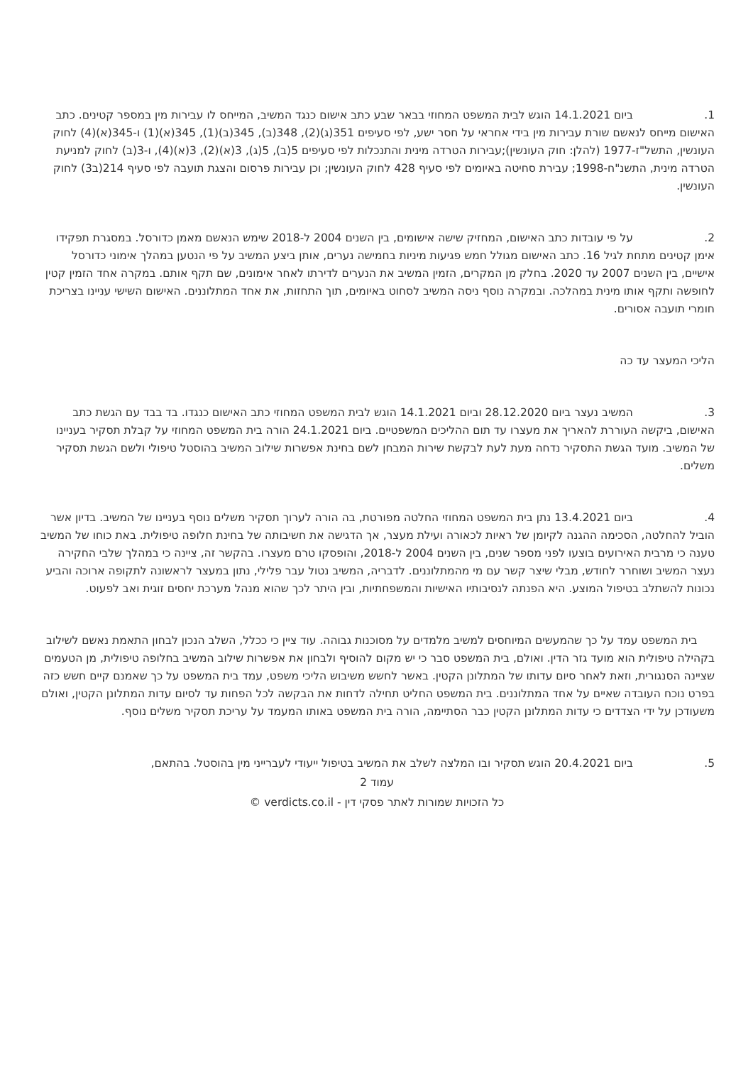1. ביום 14.1.2021 הוגש לבית המשפט המחוזי בבאר שבע כתב אישום כנגד המשיב, המייחס לו עבירות מין במספר קטינים. כתב האישום מייחס לנאשם שורת עבירות מין בידי אחראי על חסר ישע, לפי סעיפים 351(ג)(2), 348(ב), 345(ב)(1), 345(א)(1) ו-345(א)(4) לחוק העונשין, התשל"ז-1977 (להלן: חוק העונשין);עבירות הטרדה מינית והתנכלות לפי סעיפים 5(ב), 5(ג), 3(א)(2), 3(א)(4), ו-3(ב) לחוק למניעת הטרדה מינית, התשנ"ח-1998; עבירת סחיטה באיומים לפי סעיף 428 לחוק העונשין; וכן עבירות פרסום והצגת תועבה לפי סעיף 214(ב3) לחוק העונשין.
2. על פי עובדות כתב האישום, המחזיק שישה אישומים, בין השנים 2004 ל-2018 שימש הנאשם מאמן כדורסל. במסגרת תפקידו אימן קטינים מתחת לגיל 16. כתב האישום מגולל חמש פגיעות מיניות בחמישה נערים, אותן ביצע המשיב על פי הנטען במהלך אימוני כדורסל אישיים, בין השנים 2007 עד 2020. בחלק מן המקרים, הזמין המשיב את הנערים לדירתו לאחר אימונים, שם תקף אותם. במקרה אחד הזמין קטין לחופשה ותקף אותו מינית במהלכה. ובמקרה נוסף ניסה המשיב לסחוט באיומים, תוך התחזות, את אחד המתלוננים. האישום השישי עניינו בצריכת חומרי תועבה אסורים.
הליכי המעצר עד כה
3. המשיב נעצר ביום 28.12.2020 וביום 14.1.2021 הוגש לבית המשפט המחוזי כתב האישום כנגדו. בד בבד עם הגשת כתב האישום, ביקשה העוררת להאריך את מעצרו עד תום ההליכים המשפטיים. ביום 24.1.2021 הורה בית המשפט המחוזי על קבלת תסקיר בעניינו של המשיב. מועד הגשת התסקיר נדחה מעת לעת לבקשת שירות המבחן לשם בחינת אפשרות שילוב המשיב בהוסטל טיפולי ולשם הגשת תסקיר משלים.
4. ביום 13.4.2021 נתן בית המשפט המחוזי החלטה מפורטת, בה הורה לערוך תסקיר משלים נוסף בעניינו של המשיב. בדיון אשר הוביל להחלטה, הסכימה ההגנה לקיומן של ראיות לכאורה ועילת מעצר, אך הדגישה את חשיבותה של בחינת חלופה טיפולית. באת כוחו של המשיב טענה כי מרבית האירועים בוצעו לפני מספר שנים, בין השנים 2004 ל-2018, והופסקו טרם מעצרו. בהקשר זה, ציינה כי במהלך שלבי החקירה נעצר המשיב ושוחרר לחודש, מבלי שיצר קשר עם מי מהמתלוננים. לדבריה, המשיב נטול עבר פלילי, נתון במעצר לראשונה לתקופה ארוכה והביע נכונות להשתלב בטיפול המוצע. היא הפנתה לנסיבותיו האישיות והמשפחתיות, ובין היתר לכך שהוא מנהל מערכת יחסים זוגית ואב לפעוט.
בית המשפט עמד על כך שהמעשים המיוחסים למשיב מלמדים על מסוכנות גבוהה. עוד ציין כי ככלל, השלב הנכון לבחון התאמת נאשם לשילוב בקהילה טיפולית הוא מועד גזר הדין. ואולם, בית המשפט סבר כי יש מקום להוסיף ולבחון את אפשרות שילוב המשיב בחלופה טיפולית, מן הטעמים שציינה הסנגורית, וזאת לאחר סיום עדותו של המתלונן הקטין. באשר לחשש משיבוש הליכי משפט, עמד בית המשפט על כך שאמנם קיים חשש כזה בפרט נוכח העובדה שאיים על אחד המתלוננים. בית המשפט החליט תחילה לדחות את הבקשה לכל הפחות עד לסיום עדות המתלונן הקטין, ואולם משעודכן על ידי הצדדים כי עדות המתלונן הקטין כבר הסתיימה, הורה בית המשפט באותו המעמד על עריכת תסקיר משלים נוסף.
5. ביום 20.4.2021 הוגש תסקיר ובו המלצה לשלב את המשיב בטיפול ייעודי לעברייני מין בהוסטל. בהתאם,
עמוד 2
כל הזכויות שמורות לאתר פסקי דין - verdicts.co.il ©